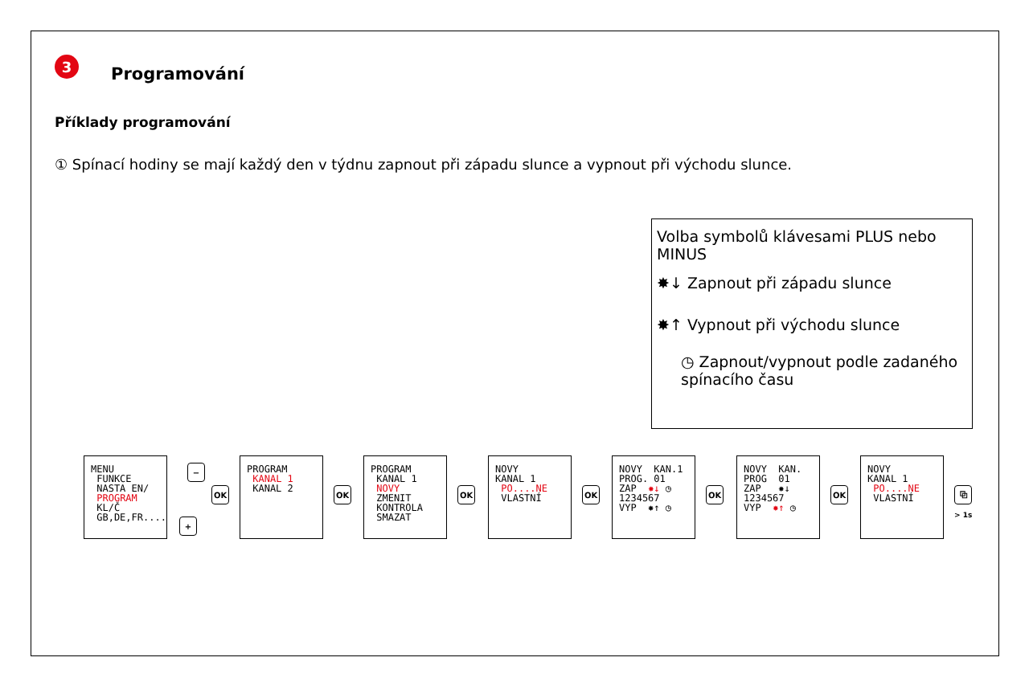3
Programování
Příklady programování
① Spínací hodiny se mají každý den v týdnu zapnout při západu slunce a vypnout při východu slunce.
Volba symbolů klávesami PLUS nebo MINUS
✸↓ Zapnout při západu slunce
✸↑ Vypnout při východu slunce
◷ Zapnout/vypnout podle zadaného spínacího času
MENU FUNKCE NASTA EN/ PROGRAM KL/Č GB,DE,FR....
−
+
OK
PROGRAM KANAL 1 KANAL 2
OK
PROGRAM KANAL 1 NOVY ZMENIT KONTROLA SMAZAT
OK
NOVY KANAL 1 PO....NE VLASTNÍ
OK
NOVY KAN.1 PROG. 01 ZAP ✸↓ ◷ 1234567 VYP ✸↑ ◷
OK
NOVY KAN. PROG 01 ZAP ✸↓ 1234567 VYP ✸↑ ◷
OK
NOVY KANAL 1 PO....NE VLASTNÍ
⧉
> 1s